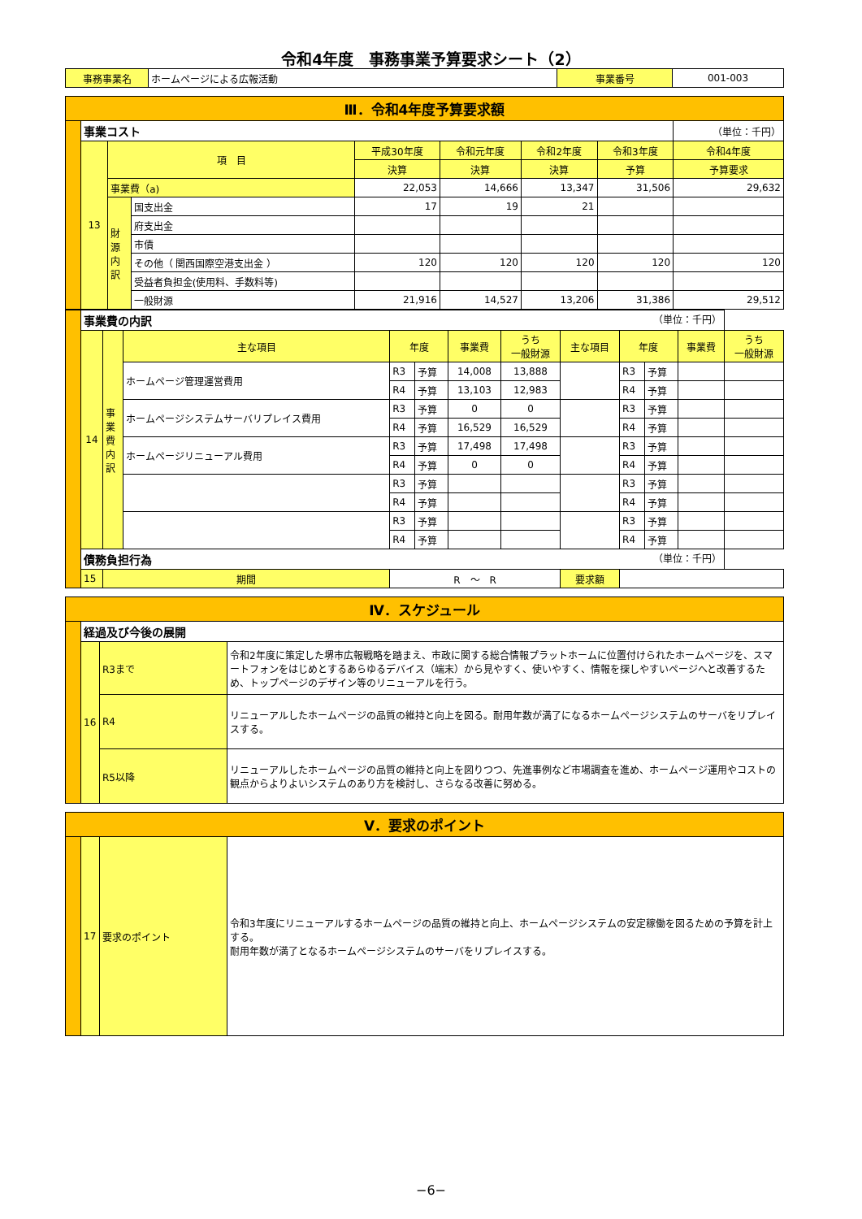令和4年度　事務事業予算要求シート（2）
| 事務事業名 | ホームページによる広報活動 | 事業番号 | 001-003 |
| Ⅲ．令和4年度予算要求額 | | | | | | | | | |
| | 事業コスト | | | | | | | | （単位：千円） |
| | 13 | 項 目 | | 平成30年度 | 令和元年度 | 令和2年度 | 令和3年度 | 令和4年度 | |
| | | | | 決算 | 決算 | 決算 | 予算 | 予算要求 | |
| | | 事業費（a) | | 22,053 | 14,666 | 13,347 | 31,506 | 29,632 | |
| | | 財 源 内 訳 | 国支出金 | 17 | 19 | 21 | | | |
| | | | 府支出金 | | | | | | |
| | | | 市債 | | | | | | |
| | | | その他（ 関西国際空港支出金 ） | 120 | 120 | 120 | 120 | 120 | |
| | | | 受益者負担金(使用料、手数料等) | | | | | | |
| | | | 一般財源 | 21,916 | 14,527 | 13,206 | 31,386 | 29,512 | |
| | 事業費の内訳 （単位：千円） | | | | | | | | | | | |
| | 14 | 事 業 費 内 訳 | 主な項目 | 年度 | | 事業費 | うち 一般財源 | 主な項目 | 年度 | | 事業費 | うち 一般財源 |
| | | | ホームページ管理運営費用 | R3 | 予算 | 14,008 | 13,888 | | R3 | 予算 | | |
| | | | | R4 | 予算 | 13,103 | 12,983 | | R4 | 予算 | | |
| | | | ホームページシステムサーバリプレイス費用 | R3 | 予算 | 0 | 0 | | R3 | 予算 | | |
| | | | | R4 | 予算 | 16,529 | 16,529 | | R4 | 予算 | | |
| | | | ホームページリニューアル費用 | R3 | 予算 | 17,498 | 17,498 | | R3 | 予算 | | |
| | | | | R4 | 予算 | 0 | 0 | | R4 | 予算 | | |
| | | | | R3 | 予算 | | | | R3 | 予算 | | |
| | | | | R4 | 予算 | | | | R4 | 予算 | | |
| | | | | R3 | 予算 | | | | R3 | 予算 | | |
| | | | | R4 | 予算 | | | | R4 | 予算 | | |
| | 債務負担行為 （単位：千円） | | | | | | | | | | | |
| | 15 | 期間 | | R ～ R | | | | 要求額 | | | | |
| Ⅳ．スケジュール | | | |
| | 経過及び今後の展開 | | |
| | 16 | R3まで | 令和2年度に策定した堺市広報戦略を踏まえ、市政に関する総合情報プラットホームに位置付けられたホームページを、スマートフォンをはじめとするあらゆるデバイス（端末）から見やすく、使いやすく、情報を探しやすいページへと改善するため、トップページのデザイン等のリニューアルを行う。 |
| | | R4 | リニューアルしたホームページの品質の維持と向上を図る。耐用年数が満了になるホームページシステムのサーバをリプレイスする。 |
| | | R5以降 | リニューアルしたホームページの品質の維持と向上を図りつつ、先進事例など市場調査を進め、ホームページ運用やコストの観点からよりよいシステムのあり方を検討し、さらなる改善に努める。 |
| Ⅴ．要求のポイント | | | |
| | 17 | 要求のポイント | 令和3年度にリニューアルするホームページの品質の維持と向上、ホームページシステムの安定稼働を図るための予算を計上する。 耐用年数が満了となるホームページシステムのサーバをリプレイスする。 |
−6−